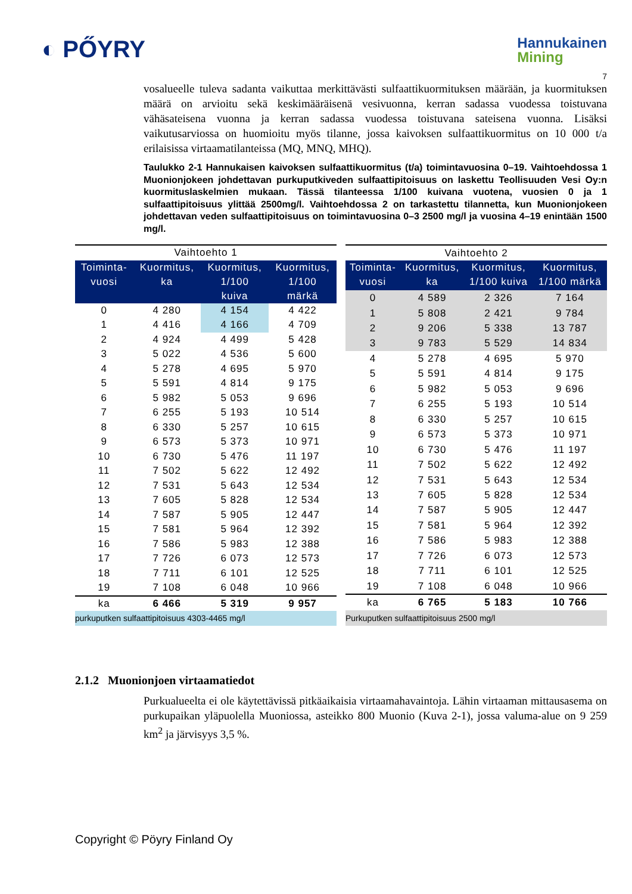◐ PŐYRY
Hannukainen
Mining
7
vosalueelle tuleva sadanta vaikuttaa merkittävästi sulfaattikuormituksen määrään, ja kuormituksen määrä on arvioitu sekä keskimääräisenä vesivuonna, kerran sadassa vuodessa toistuvana vähäsateisena vuonna ja kerran sadassa vuodessa toistuvana sateisena vuonna. Lisäksi vaikutusarviossa on huomioitu myös tilanne, jossa kaivoksen sulfaattikuormitus on 10 000 t/a erilaisissa virtaamatilanteissa (MQ, MNQ, MHQ).
Taulukko 2-1 Hannukaisen kaivoksen sulfaattikuormitus (t/a) toimintavuosina 0–19. Vaihtoehdossa 1 Muonionjokeen johdettavan purkuputkiveden sulfaattipitoisuus on laskettu Teollisuuden Vesi Oy:n kuormituslaskelmien mukaan. Tässä tilanteessa 1/100 kuivana vuotena, vuosien 0 ja 1 sulfaattipitoisuus ylittää 2500mg/l. Vaihtoehdossa 2 on tarkastettu tilannetta, kun Muonionjokeen johdettavan veden sulfaattipitoisuus on toimintavuosina 0–3 2500 mg/l ja vuosina 4–19 enintään 1500 mg/l.
| Vaihtoehto 1 | | | |
| --- | --- | --- | --- |
| Toiminta- vuosi | Kuormitus, ka | Kuormitus, 1/100 kuiva | Kuormitus, 1/100 märkä |
| 0 | 4 280 | 4 154 | 4 422 |
| 1 | 4 416 | 4 166 | 4 709 |
| 2 | 4 924 | 4 499 | 5 428 |
| 3 | 5 022 | 4 536 | 5 600 |
| 4 | 5 278 | 4 695 | 5 970 |
| 5 | 5 591 | 4 814 | 9 175 |
| 6 | 5 982 | 5 053 | 9 696 |
| 7 | 6 255 | 5 193 | 10 514 |
| 8 | 6 330 | 5 257 | 10 615 |
| 9 | 6 573 | 5 373 | 10 971 |
| 10 | 6 730 | 5 476 | 11 197 |
| 11 | 7 502 | 5 622 | 12 492 |
| 12 | 7 531 | 5 643 | 12 534 |
| 13 | 7 605 | 5 828 | 12 534 |
| 14 | 7 587 | 5 905 | 12 447 |
| 15 | 7 581 | 5 964 | 12 392 |
| 16 | 7 586 | 5 983 | 12 388 |
| 17 | 7 726 | 6 073 | 12 573 |
| 18 | 7 711 | 6 101 | 12 525 |
| 19 | 7 108 | 6 048 | 10 966 |
| ka | 6 466 | 5 319 | 9 957 |
| purkuputken sulfaattipitoisuus 4303-4465 mg/l | | | |
| Vaihtoehto 2 | | | |
| --- | --- | --- | --- |
| Toiminta- vuosi | Kuormitus, ka | Kuormitus, 1/100 kuiva | Kuormitus, 1/100 märkä |
| 0 | 4 589 | 2 326 | 7 164 |
| 1 | 5 808 | 2 421 | 9 784 |
| 2 | 9 206 | 5 338 | 13 787 |
| 3 | 9 783 | 5 529 | 14 834 |
| 4 | 5 278 | 4 695 | 5 970 |
| 5 | 5 591 | 4 814 | 9 175 |
| 6 | 5 982 | 5 053 | 9 696 |
| 7 | 6 255 | 5 193 | 10 514 |
| 8 | 6 330 | 5 257 | 10 615 |
| 9 | 6 573 | 5 373 | 10 971 |
| 10 | 6 730 | 5 476 | 11 197 |
| 11 | 7 502 | 5 622 | 12 492 |
| 12 | 7 531 | 5 643 | 12 534 |
| 13 | 7 605 | 5 828 | 12 534 |
| 14 | 7 587 | 5 905 | 12 447 |
| 15 | 7 581 | 5 964 | 12 392 |
| 16 | 7 586 | 5 983 | 12 388 |
| 17 | 7 726 | 6 073 | 12 573 |
| 18 | 7 711 | 6 101 | 12 525 |
| 19 | 7 108 | 6 048 | 10 966 |
| ka | 6 765 | 5 183 | 10 766 |
| Purkuputken sulfaattipitoisuus 2500 mg/l | | | |
2.1.2 Muonionjoen virtaamatiedot
Purkualueelta ei ole käytettävissä pitkäaikaisia virtaamahavaintoja. Lähin virtaaman mittausasema on purkupaikan yläpuolella Muoniossa, asteikko 800 Muonio (Kuva 2-1), jossa valuma-alue on 9 259 km<sup>2</sup> ja järvisyys 3,5 %.
Copyright © Pöyry Finland Oy